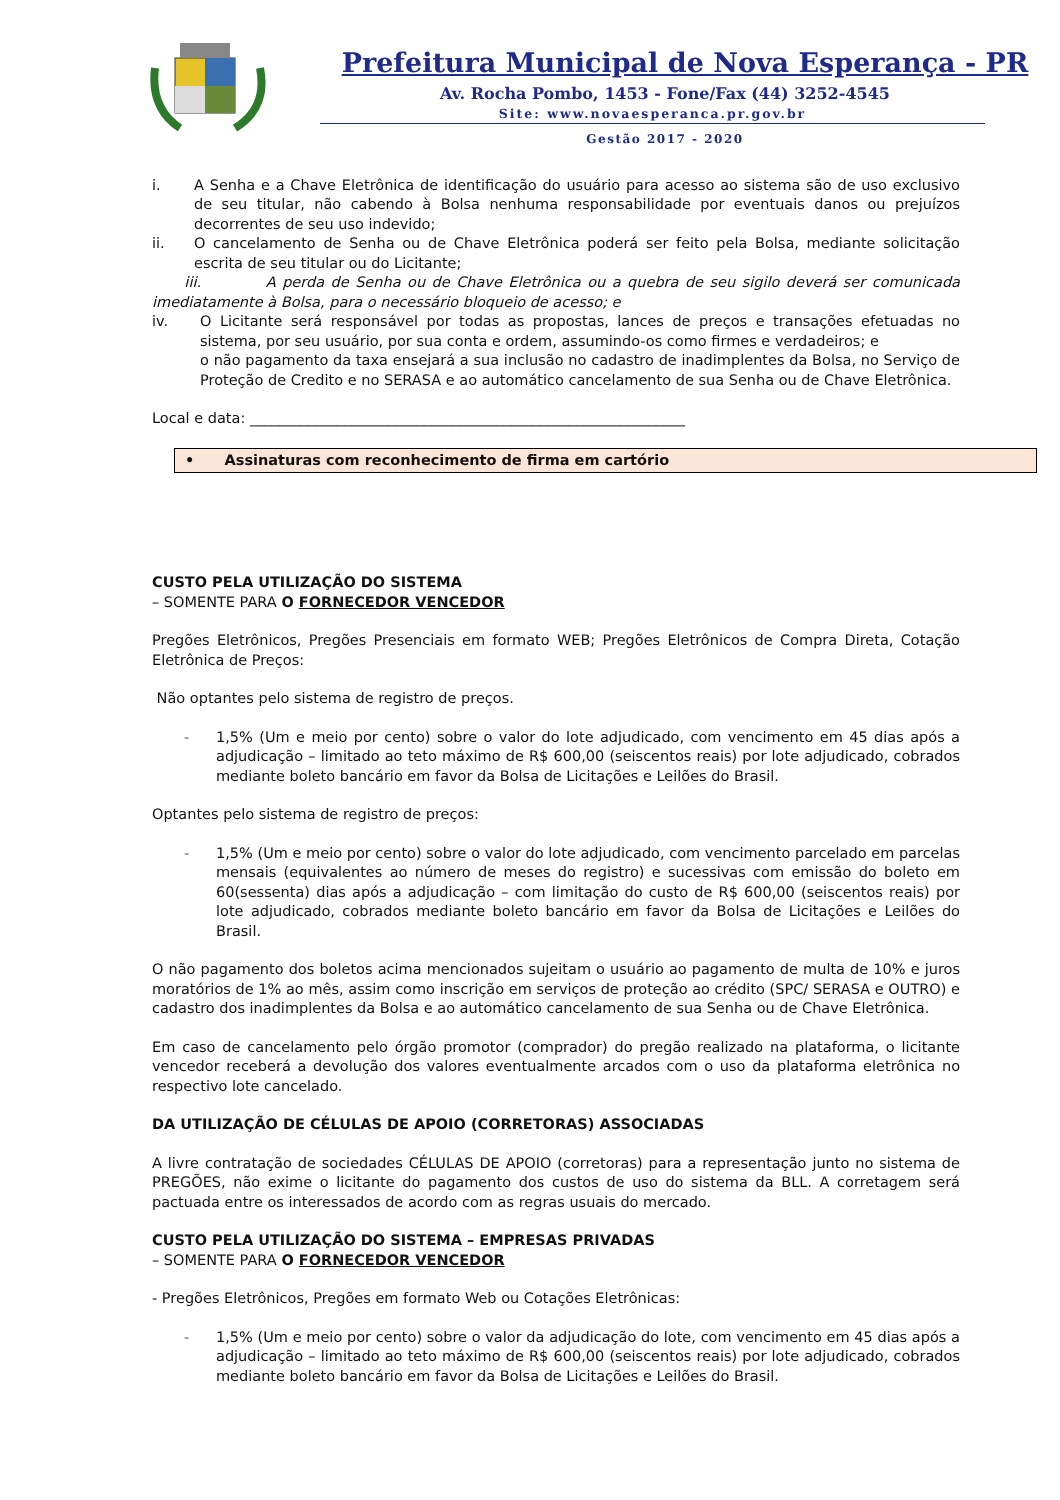Prefeitura Municipal de Nova Esperança - PR
Av. Rocha Pombo, 1453 - Fone/Fax (44) 3252-4545
Site: www.novaesperanca.pr.gov.br
Gestão 2017 - 2020
i. A Senha e a Chave Eletrônica de identificação do usuário para acesso ao sistema são de uso exclusivo de seu titular, não cabendo à Bolsa nenhuma responsabilidade por eventuais danos ou prejuízos decorrentes de seu uso indevido;
ii. O cancelamento de Senha ou de Chave Eletrônica poderá ser feito pela Bolsa, mediante solicitação escrita de seu titular ou do Licitante;
iii. A perda de Senha ou de Chave Eletrônica ou a quebra de seu sigilo deverá ser comunicada imediatamente à Bolsa, para o necessário bloqueio de acesso; e
iv. O Licitante será responsável por todas as propostas, lances de preços e transações efetuadas no sistema, por seu usuário, por sua conta e ordem, assumindo-os como firmes e verdadeiros; e
o não pagamento da taxa ensejará a sua inclusão no cadastro de inadimplentes da Bolsa, no Serviço de Proteção de Credito e no SERASA e ao automático cancelamento de sua Senha ou de Chave Eletrônica.
Local e data: ____________________________________________________________
• Assinaturas com reconhecimento de firma em cartório
CUSTO PELA UTILIZAÇÃO DO SISTEMA
– SOMENTE PARA O FORNECEDOR VENCEDOR
Pregões Eletrônicos, Pregões Presenciais em formato WEB; Pregões Eletrônicos de Compra Direta, Cotação Eletrônica de Preços:
Não optantes pelo sistema de registro de preços.
- 1,5% (Um e meio por cento) sobre o valor do lote adjudicado, com vencimento em 45 dias após a adjudicação – limitado ao teto máximo de R$ 600,00 (seiscentos reais) por lote adjudicado, cobrados mediante boleto bancário em favor da Bolsa de Licitações e Leilões do Brasil.
Optantes pelo sistema de registro de preços:
- 1,5% (Um e meio por cento) sobre o valor do lote adjudicado, com vencimento parcelado em parcelas mensais (equivalentes ao número de meses do registro) e sucessivas com emissão do boleto em 60(sessenta) dias após a adjudicação – com limitação do custo de R$ 600,00 (seiscentos reais) por lote adjudicado, cobrados mediante boleto bancário em favor da Bolsa de Licitações e Leilões do Brasil.
O não pagamento dos boletos acima mencionados sujeitam o usuário ao pagamento de multa de 10% e juros moratórios de 1% ao mês, assim como inscrição em serviços de proteção ao crédito (SPC/ SERASA e OUTRO) e cadastro dos inadimplentes da Bolsa e ao automático cancelamento de sua Senha ou de Chave Eletrônica.
Em caso de cancelamento pelo órgão promotor (comprador) do pregão realizado na plataforma, o licitante vencedor receberá a devolução dos valores eventualmente arcados com o uso da plataforma eletrônica no respectivo lote cancelado.
DA UTILIZAÇÃO DE CÉLULAS DE APOIO (CORRETORAS) ASSOCIADAS
A livre contratação de sociedades CÉLULAS DE APOIO (corretoras) para a representação junto no sistema de PREGÕES, não exime o licitante do pagamento dos custos de uso do sistema da BLL. A corretagem será pactuada entre os interessados de acordo com as regras usuais do mercado.
CUSTO PELA UTILIZAÇÃO DO SISTEMA – EMPRESAS PRIVADAS
– SOMENTE PARA O FORNECEDOR VENCEDOR
- Pregões Eletrônicos, Pregões em formato Web ou Cotações Eletrônicas:
- 1,5% (Um e meio por cento) sobre o valor da adjudicação do lote, com vencimento em 45 dias após a adjudicação – limitado ao teto máximo de R$ 600,00 (seiscentos reais) por lote adjudicado, cobrados mediante boleto bancário em favor da Bolsa de Licitações e Leilões do Brasil.